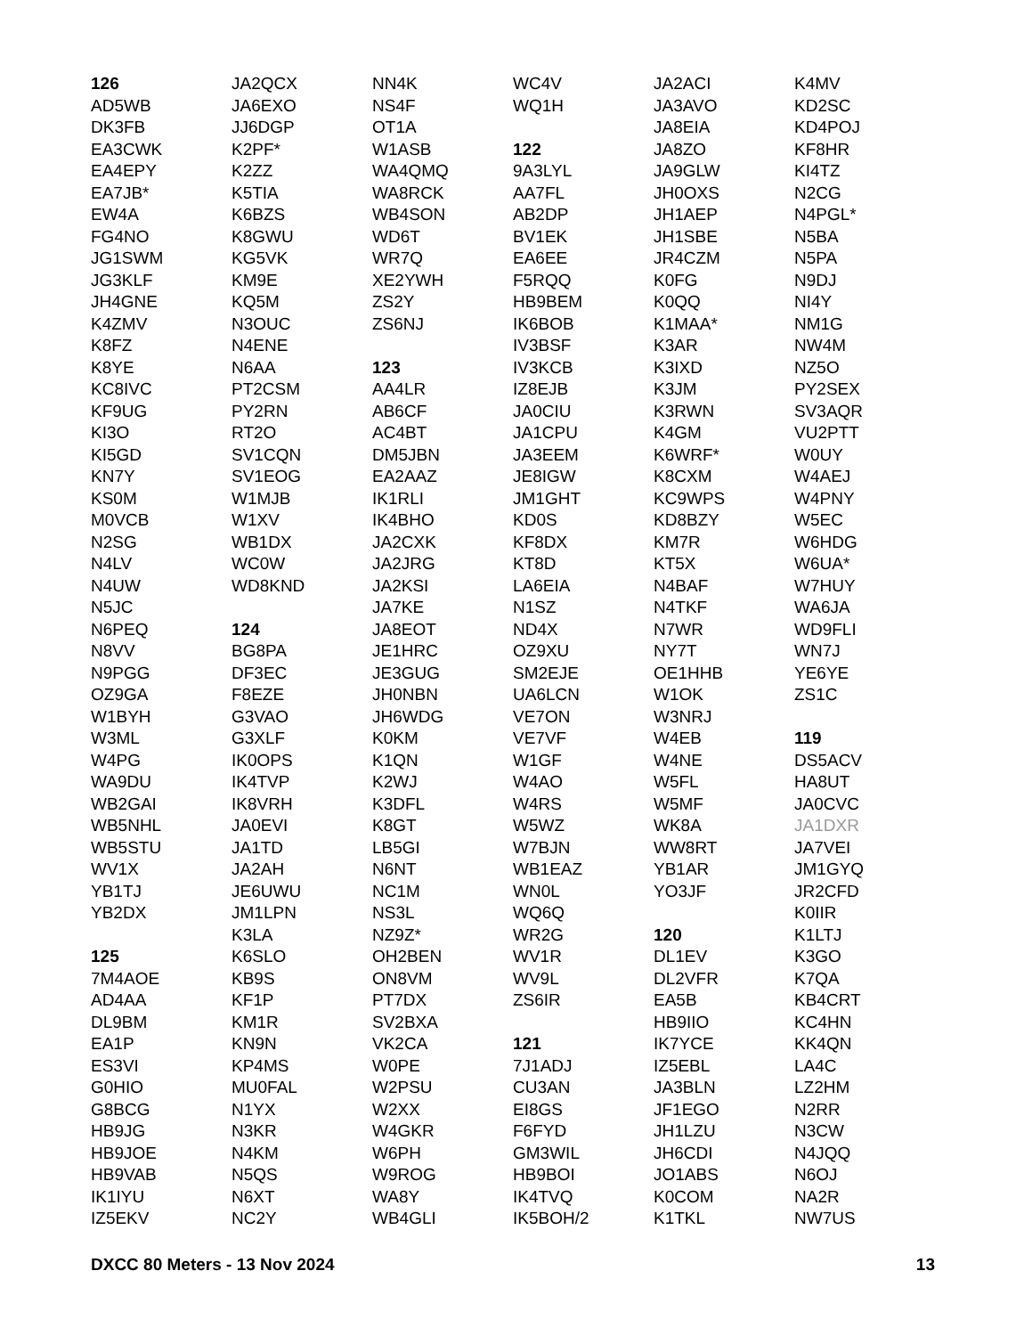126
AD5WB
DK3FB
EA3CWK
EA4EPY
EA7JB*
EW4A
FG4NO
JG1SWM
JG3KLF
JH4GNE
K4ZMV
K8FZ
K8YE
KC8IVC
KF9UG
KI3O
KI5GD
KN7Y
KS0M
M0VCB
N2SG
N4LV
N4UW
N5JC
N6PEQ
N8VV
N9PGG
OZ9GA
W1BYH
W3ML
W4PG
WA9DU
WB2GAI
WB5NHL
WB5STU
WV1X
YB1TJ
YB2DX
125
7M4AOE
AD4AA
DL9BM
EA1P
ES3VI
G0HIO
G8BCG
HB9JG
HB9JOE
HB9VAB
IK1IYU
IZ5EKV
JA2QCX
JA6EXO
JJ6DGP
K2PF*
K2ZZ
K5TIA
K6BZS
K8GWU
KG5VK
KM9E
KQ5M
N3OUC
N4ENE
N6AA
PT2CSM
PY2RN
RT2O
SV1CQN
SV1EOG
W1MJB
W1XV
WB1DX
WC0W
WD8KND
124
BG8PA
DF3EC
F8EZE
G3VAO
G3XLF
IK0OPS
IK4TVP
IK8VRH
JA0EVI
JA1TD
JA2AH
JE6UWU
JM1LPN
K3LA
K6SLO
KB9S
KF1P
KM1R
KN9N
KP4MS
MU0FAL
N1YX
N3KR
N4KM
N5QS
N6XT
NC2Y
NN4K
NS4F
OT1A
W1ASB
WA4QMQ
WA8RCK
WB4SON
WD6T
WR7Q
XE2YWH
ZS2Y
ZS6NJ
123
AA4LR
AB6CF
AC4BT
DM5JBN
EA2AAZ
IK1RLI
IK4BHO
JA2CXK
JA2JRG
JA2KSI
JA7KE
JA8EOT
JE1HRC
JE3GUG
JH0NBN
JH6WDG
K0KM
K1QN
K2WJ
K3DFL
K8GT
LB5GI
N6NT
NC1M
NS3L
NZ9Z*
OH2BEN
ON8VM
PT7DX
SV2BXA
VK2CA
W0PE
W2PSU
W2XX
W4GKR
W6PH
W9ROG
WA8Y
WB4GLI
WC4V
WQ1H
122
9A3LYL
AA7FL
AB2DP
BV1EK
EA6EE
F5RQQ
HB9BEM
IK6BOB
IV3BSF
IV3KCB
IZ8EJB
JA0CIU
JA1CPU
JA3EEM
JE8IGW
JM1GHT
KD0S
KF8DX
KT8D
LA6EIA
N1SZ
ND4X
OZ9XU
SM2EJE
UA6LCN
VE7ON
VE7VF
W1GF
W4AO
W4RS
W5WZ
W7BJN
WB1EAZ
WN0L
WQ6Q
WR2G
WV1R
WV9L
ZS6IR
121
7J1ADJ
CU3AN
EI8GS
F6FYD
GM3WIL
HB9BOI
IK4TVQ
IK5BOH/2
JA2ACI
JA3AVO
JA8EIA
JA8ZO
JA9GLW
JH0OXS
JH1AEP
JH1SBE
JR4CZM
K0FG
K0QQ
K1MAA*
K3AR
K3IXD
K3JM
K3RWN
K4GM
K6WRF*
K8CXM
KC9WPS
KD8BZY
KM7R
KT5X
N4BAF
N4TKF
N7WR
NY7T
OE1HHB
W1OK
W3NRJ
W4EB
W4NE
W5FL
W5MF
WK8A
WW8RT
YB1AR
YO3JF
120
DL1EV
DL2VFR
EA5B
HB9IIO
IK7YCE
IZ5EBL
JA3BLN
JF1EGO
JH1LZU
JH6CDI
JO1ABS
K0COM
K1TKL
K4MV
KD2SC
KD4POJ
KF8HR
KI4TZ
N2CG
N4PGL*
N5BA
N5PA
N9DJ
NI4Y
NM1G
NW4M
NZ5O
PY2SEX
SV3AQR
VU2PTT
W0UY
W4AEJ
W4PNY
W5EC
W6HDG
W6UA*
W7HUY
WA6JA
WD9FLI
WN7J
YE6YE
ZS1C
119
DS5ACV
HA8UT
JA0CVC
JA1DXR
JA7VEI
JM1GYQ
JR2CFD
K0IIR
K1LTJ
K3GO
K7QA
KB4CRT
KC4HN
KK4QN
LA4C
LZ2HM
N2RR
N3CW
N4JQQ
N6OJ
NA2R
NW7US
DXCC 80 Meters - 13 Nov 2024 13